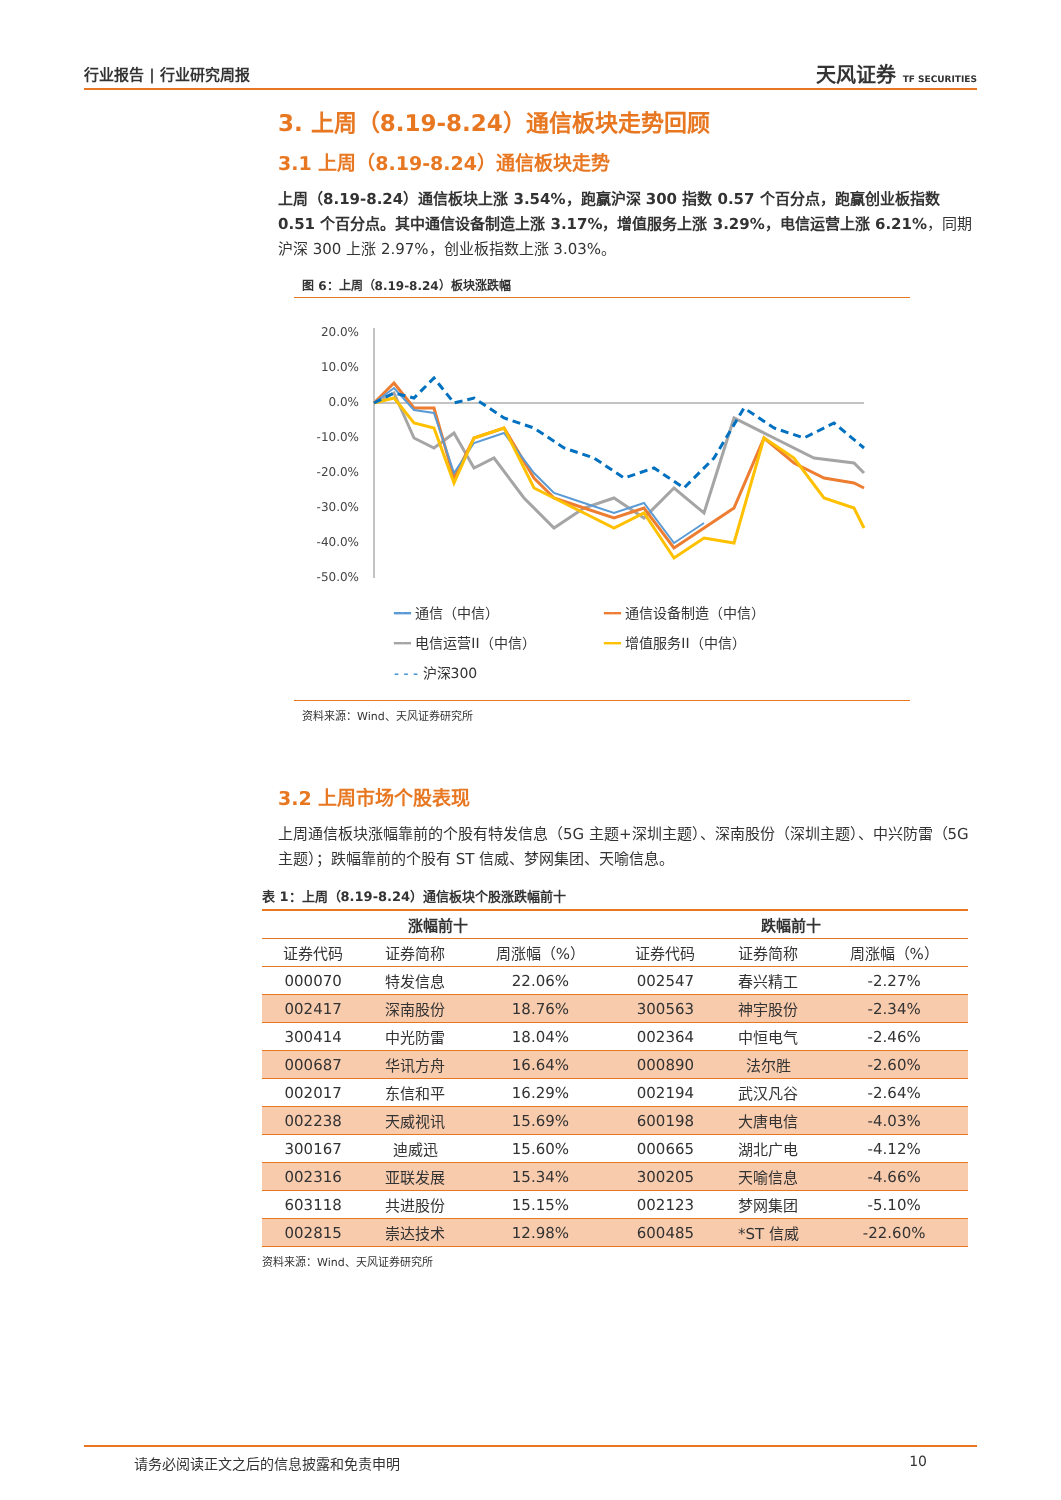行业报告 | 行业研究周报 天风证券 TF SECURITIES
3. 上周（8.19-8.24）通信板块走势回顾
3.1 上周（8.19-8.24）通信板块走势
上周（8.19-8.24）通信板块上涨 3.54%，跑赢沪深 300 指数 0.57 个百分点，跑赢创业板指数 0.51 个百分点。其中通信设备制造上涨 3.17%，增值服务上涨 3.29%，电信运营上涨 6.21%，同期沪深 300 上涨 2.97%，创业板指数上涨 3.03%。
图 6：上周（8.19-8.24）板块涨跌幅
20.0%
10.0%
0.0%
-10.0%
-20.0%
-30.0%
-40.0%
-50.0%
━━ 通信（中信） ━━ 通信设备制造（中信） ━━ 电信运营II（中信） ━━ 增值服务II（中信） - - - 沪深300
资料来源：Wind、天风证券研究所
3.2 上周市场个股表现
上周通信板块涨幅靠前的个股有特发信息（5G 主题+深圳主题）、深南股份（深圳主题）、中兴防雷（5G 主题）；跌幅靠前的个股有 ST 信威、梦网集团、天喻信息。
表 1：上周（8.19-8.24）通信板块个股涨跌幅前十
| 涨幅前十 | | | 跌幅前十 | | |
| --- | --- | --- | --- | --- | --- |
| 证券代码 | 证券简称 | 周涨幅（%） | 证券代码 | 证券简称 | 周涨幅（%） |
| 000070 | 特发信息 | 22.06% | 002547 | 春兴精工 | -2.27% |
| 002417 | 深南股份 | 18.76% | 300563 | 神宇股份 | -2.34% |
| 300414 | 中光防雷 | 18.04% | 002364 | 中恒电气 | -2.46% |
| 000687 | 华讯方舟 | 16.64% | 000890 | 法尔胜 | -2.60% |
| 002017 | 东信和平 | 16.29% | 002194 | 武汉凡谷 | -2.64% |
| 002238 | 天威视讯 | 15.69% | 600198 | 大唐电信 | -4.03% |
| 300167 | 迪威迅 | 15.60% | 000665 | 湖北广电 | -4.12% |
| 002316 | 亚联发展 | 15.34% | 300205 | 天喻信息 | -4.66% |
| 603118 | 共进股份 | 15.15% | 002123 | 梦网集团 | -5.10% |
| 002815 | 崇达技术 | 12.98% | 600485 | *ST 信威 | -22.60% |
资料来源：Wind、天风证券研究所
请务必阅读正文之后的信息披露和免责申明 10